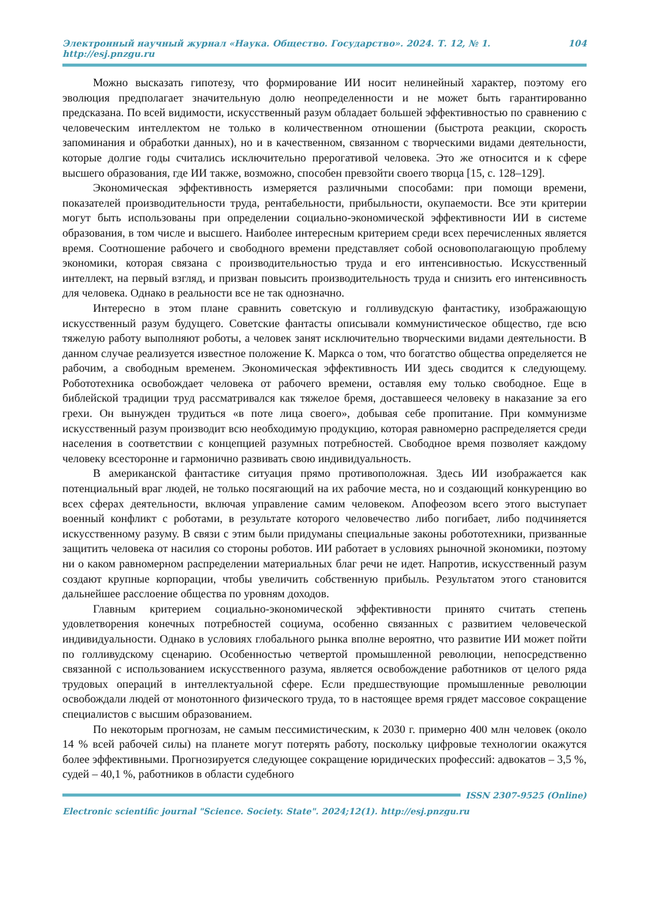Электронный научный журнал «Наука. Общество. Государство». 2024. Т. 12, № 1. http://esj.pnzgu.ru 104
Можно высказать гипотезу, что формирование ИИ носит нелинейный характер, поэтому его эволюция предполагает значительную долю неопределенности и не может быть гарантированно предсказана. По всей видимости, искусственный разум обладает большей эффективностью по сравнению с человеческим интеллектом не только в количественном отношении (быстрота реакции, скорость запоминания и обработки данных), но и в качественном, связанном с творческими видами деятельности, которые долгие годы считались исключительно прерогативой человека. Это же относится и к сфере высшего образования, где ИИ также, возможно, способен превзойти своего творца [15, с. 128–129].
Экономическая эффективность измеряется различными способами: при помощи времени, показателей производительности труда, рентабельности, прибыльности, окупаемости. Все эти критерии могут быть использованы при определении социально-экономической эффективности ИИ в системе образования, в том числе и высшего. Наиболее интересным критерием среди всех перечисленных является время. Соотношение рабочего и свободного времени представляет собой основополагающую проблему экономики, которая связана с производительностью труда и его интенсивностью. Искусственный интеллект, на первый взгляд, и призван повысить производительность труда и снизить его интенсивность для человека. Однако в реальности все не так однозначно.
Интересно в этом плане сравнить советскую и голливудскую фантастику, изображающую искусственный разум будущего. Советские фантасты описывали коммунистическое общество, где всю тяжелую работу выполняют роботы, а человек занят исключительно творческими видами деятельности. В данном случае реализуется известное положение К. Маркса о том, что богатство общества определяется не рабочим, а свободным временем. Экономическая эффективность ИИ здесь сводится к следующему. Робототехника освобождает человека от рабочего времени, оставляя ему только свободное. Еще в библейской традиции труд рассматривался как тяжелое бремя, доставшееся человеку в наказание за его грехи. Он вынужден трудиться «в поте лица своего», добывая себе пропитание. При коммунизме искусственный разум производит всю необходимую продукцию, которая равномерно распределяется среди населения в соответствии с концепцией разумных потребностей. Свободное время позволяет каждому человеку всесторонне и гармонично развивать свою индивидуальность.
В американской фантастике ситуация прямо противоположная. Здесь ИИ изображается как потенциальный враг людей, не только посягающий на их рабочие места, но и создающий конкуренцию во всех сферах деятельности, включая управление самим человеком. Апофеозом всего этого выступает военный конфликт с роботами, в результате которого человечество либо погибает, либо подчиняется искусственному разуму. В связи с этим были придуманы специальные законы робототехники, призванные защитить человека от насилия со стороны роботов. ИИ работает в условиях рыночной экономики, поэтому ни о каком равномерном распределении материальных благ речи не идет. Напротив, искусственный разум создают крупные корпорации, чтобы увеличить собственную прибыль. Результатом этого становится дальнейшее расслоение общества по уровням доходов.
Главным критерием социально-экономической эффективности принято считать степень удовлетворения конечных потребностей социума, особенно связанных с развитием человеческой индивидуальности. Однако в условиях глобального рынка вполне вероятно, что развитие ИИ может пойти по голливудскому сценарию. Особенностью четвертой промышленной революции, непосредственно связанной с использованием искусственного разума, является освобождение работников от целого ряда трудовых операций в интеллектуальной сфере. Если предшествующие промышленные революции освобождали людей от монотонного физического труда, то в настоящее время грядет массовое сокращение специалистов с высшим образованием.
По некоторым прогнозам, не самым пессимистическим, к 2030 г. примерно 400 млн человек (около 14 % всей рабочей силы) на планете могут потерять работу, поскольку цифровые технологии окажутся более эффективными. Прогнозируется следующее сокращение юридических профессий: адвокатов – 3,5 %, судей – 40,1 %, работников в области судебного
ISSN 2307-9525 (Online)
Electronic scientific journal "Science. Society. State". 2024;12(1). http://esj.pnzgu.ru